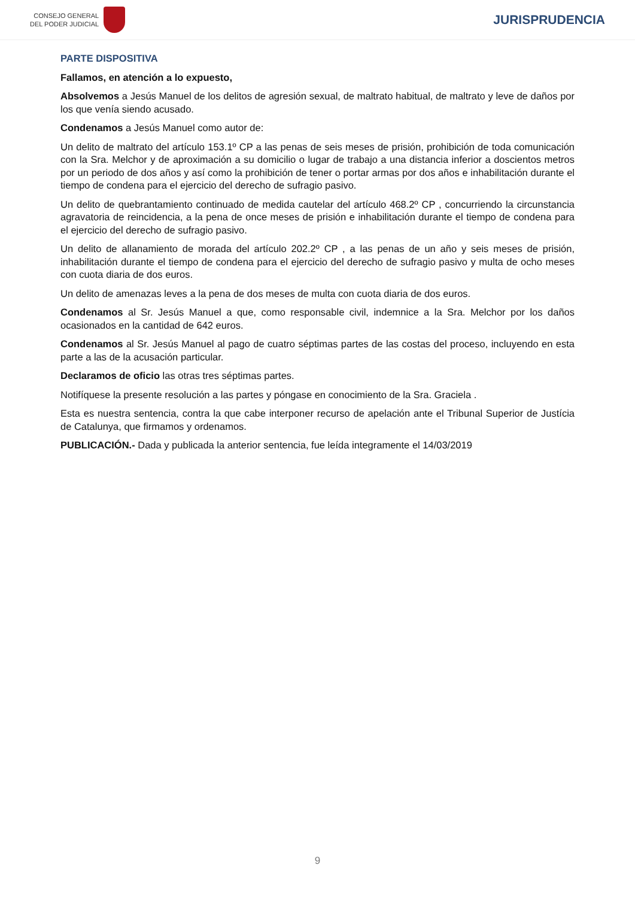CONSEJO GENERAL
DEL PODER JUDICIAL
JURISPRUDENCIA
PARTE DISPOSITIVA
Fallamos, en atención a lo expuesto,
Absolvemos a Jesús Manuel de los delitos de agresión sexual, de maltrato habitual, de maltrato y leve de daños por los que venía siendo acusado.
Condenamos a Jesús Manuel como autor de:
Un delito de maltrato del artículo 153.1º CP a las penas de seis meses de prisión, prohibición de toda comunicación con la Sra. Melchor y de aproximación a su domicilio o lugar de trabajo a una distancia inferior a doscientos metros por un periodo de dos años y así como la prohibición de tener o portar armas por dos años e inhabilitación durante el tiempo de condena para el ejercicio del derecho de sufragio pasivo.
Un delito de quebrantamiento continuado de medida cautelar del artículo 468.2º CP , concurriendo la circunstancia agravatoria de reincidencia, a la pena de once meses de prisión e inhabilitación durante el tiempo de condena para el ejercicio del derecho de sufragio pasivo.
Un delito de allanamiento de morada del artículo 202.2º CP , a las penas de un año y seis meses de prisión, inhabilitación durante el tiempo de condena para el ejercicio del derecho de sufragio pasivo y multa de ocho meses con cuota diaria de dos euros.
Un delito de amenazas leves a la pena de dos meses de multa con cuota diaria de dos euros.
Condenamos al Sr. Jesús Manuel a que, como responsable civil, indemnice a la Sra. Melchor por los daños ocasionados en la cantidad de 642 euros.
Condenamos al Sr. Jesús Manuel al pago de cuatro séptimas partes de las costas del proceso, incluyendo en esta parte a las de la acusación particular.
Declaramos de oficio las otras tres séptimas partes.
Notifíquese la presente resolución a las partes y póngase en conocimiento de la Sra. Graciela .
Esta es nuestra sentencia, contra la que cabe interponer recurso de apelación ante el Tribunal Superior de Justícia de Catalunya, que firmamos y ordenamos.
PUBLICACIÓN.- Dada y publicada la anterior sentencia, fue leída integramente el 14/03/2019
9